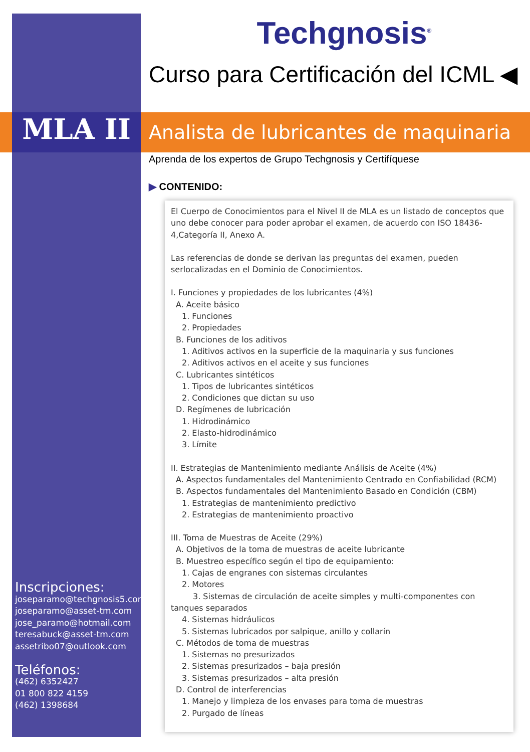Techgnosis<sup>®</sup>
Curso para Certificación del ICML ◀
MLA II
Analista de lubricantes de maquinaria
Aprenda de los expertos de Grupo Techgnosis y Certifíquese
▶ CONTENIDO:
El Cuerpo de Conocimientos para el Nivel II de MLA es un listado de conceptos que uno debe conocer para poder aprobar el examen, de acuerdo con ISO 18436-4,Categoría II, Anexo A.
Las referencias de donde se derivan las preguntas del examen, pueden serlocalizadas en el Dominio de Conocimientos.
I. Funciones y propiedades de los lubricantes (4%)
A. Aceite básico
1. Funciones
2. Propiedades
B. Funciones de los aditivos
1. Aditivos activos en la superficie de la maquinaria y sus funciones
2. Aditivos activos en el aceite y sus funciones
C. Lubricantes sintéticos
1. Tipos de lubricantes sintéticos
2. Condiciones que dictan su uso
D. Regímenes de lubricación
1. Hidrodinámico
2. Elasto-hidrodinámico
3. Límite
II. Estrategias de Mantenimiento mediante Análisis de Aceite (4%)
A. Aspectos fundamentales del Mantenimiento Centrado en Confiabilidad (RCM)
B. Aspectos fundamentales del Mantenimiento Basado en Condición (CBM)
1. Estrategias de mantenimiento predictivo
2. Estrategias de mantenimiento proactivo
III. Toma de Muestras de Aceite (29%)
A. Objetivos de la toma de muestras de aceite lubricante
B. Muestreo específico según el tipo de equipamiento:
1. Cajas de engranes con sistemas circulantes
2. Motores
3. Sistemas de circulación de aceite simples y multi-componentes con tanques separados
4. Sistemas hidráulicos
5. Sistemas lubricados por salpique, anillo y collarín
C. Métodos de toma de muestras
1. Sistemas no presurizados
2. Sistemas presurizados – baja presión
3. Sistemas presurizados – alta presión
D. Control de interferencias
1. Manejo y limpieza de los envases para toma de muestras
2. Purgado de líneas
Inscripciones:
joseparamo@techgnosis5.com
joseparamo@asset-tm.com
jose_paramo@hotmail.com
teresabuck@asset-tm.com
assetribo07@outlook.com
Teléfonos:
(462) 6352427
01 800 822 4159
(462) 1398684